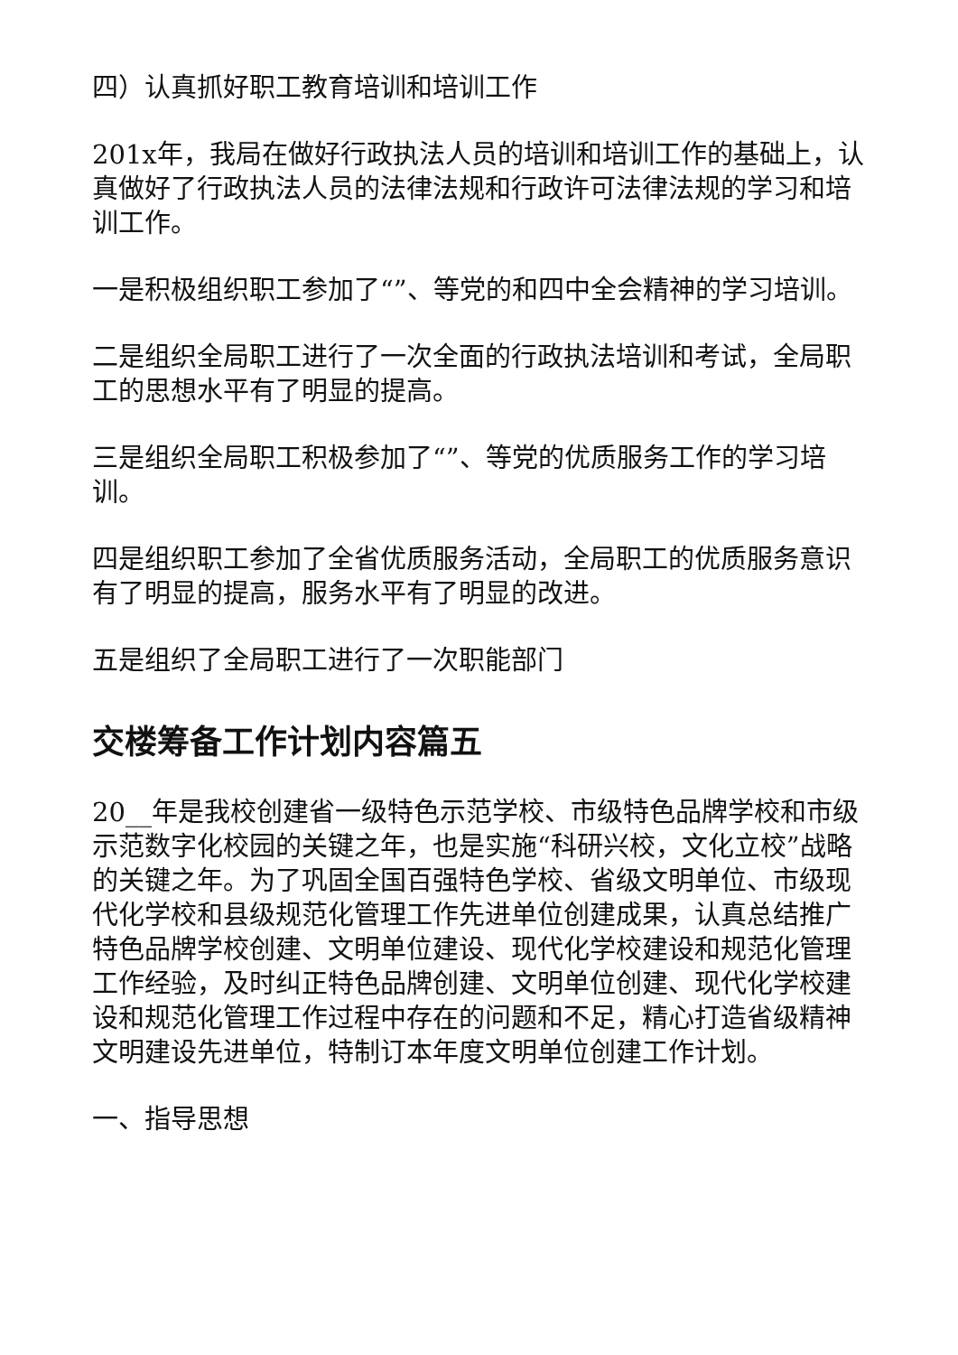四）认真抓好职工教育培训和培训工作
201x年，我局在做好行政执法人员的培训和培训工作的基础上，认真做好了行政执法人员的法律法规和行政许可法律法规的学习和培训工作。
一是积极组织职工参加了“”、等党的和四中全会精神的学习培训。
二是组织全局职工进行了一次全面的行政执法培训和考试，全局职工的思想水平有了明显的提高。
三是组织全局职工积极参加了“”、等党的优质服务工作的学习培训。
四是组织职工参加了全省优质服务活动，全局职工的优质服务意识有了明显的提高，服务水平有了明显的改进。
五是组织了全局职工进行了一次职能部门
交楼筹备工作计划内容篇五
20__年是我校创建省一级特色示范学校、市级特色品牌学校和市级示范数字化校园的关键之年，也是实施“科研兴校，文化立校”战略的关键之年。为了巩固全国百强特色学校、省级文明单位、市级现代化学校和县级规范化管理工作先进单位创建成果，认真总结推广特色品牌学校创建、文明单位建设、现代化学校建设和规范化管理工作经验，及时纠正特色品牌创建、文明单位创建、现代化学校建设和规范化管理工作过程中存在的问题和不足，精心打造省级精神文明建设先进单位，特制订本年度文明单位创建工作计划。
一、指导思想